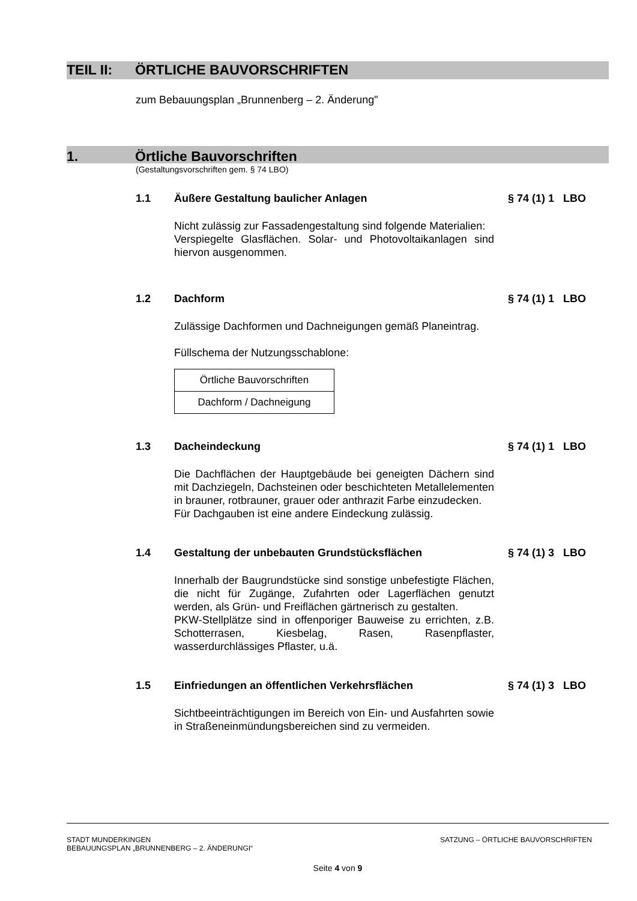TEIL II: ÖRTLICHE BAUVORSCHRIFTEN
zum Bebauungsplan „Brunnenberg – 2. Änderung"
1. Örtliche Bauvorschriften
(Gestaltungsvorschriften gem. § 74 LBO)
1.1 Äußere Gestaltung baulicher Anlagen § 74 (1) 1 LBO
Nicht zulässig zur Fassadengestaltung sind folgende Materialien:
Verspiegelte Glasflächen. Solar- und Photovoltaikanlagen sind hiervon ausgenommen.
1.2 Dachform § 74 (1) 1 LBO
Zulässige Dachformen und Dachneigungen gemäß Planeintrag.
Füllschema der Nutzungsschablone:
Örtliche Bauvorschriften
Dachform / Dachneigung
1.3 Dacheindeckung § 74 (1) 1 LBO
Die Dachflächen der Hauptgebäude bei geneigten Dächern sind mit Dachziegeln, Dachsteinen oder beschichteten Metallelementen in brauner, rotbrauner, grauer oder anthrazit Farbe einzudecken.
Für Dachgauben ist eine andere Eindeckung zulässig.
1.4 Gestaltung der unbebauten Grundstücksflächen § 74 (1) 3 LBO
Innerhalb der Baugrundstücke sind sonstige unbefestigte Flächen, die nicht für Zugänge, Zufahrten oder Lagerflächen genutzt werden, als Grün- und Freiflächen gärtnerisch zu gestalten.
PKW-Stellplätze sind in offenporiger Bauweise zu errichten, z.B. Schotterrasen, Kiesbelag, Rasen, Rasenpflaster, wasserdurchlässiges Pflaster, u.ä.
1.5 Einfriedungen an öffentlichen Verkehrsflächen § 74 (1) 3 LBO
Sichtbeeinträchtigungen im Bereich von Ein- und Ausfahrten sowie in Straßeneinmündungsbereichen sind zu vermeiden.
STADT MUNDERKINGEN
BEBAUUNGSPLAN „BRUNNENBERG – 2. ÄNDERUNGI“SATZUNG – ÖRTLICHE BAUVORSCHRIFTEN
Seite 4 von 9